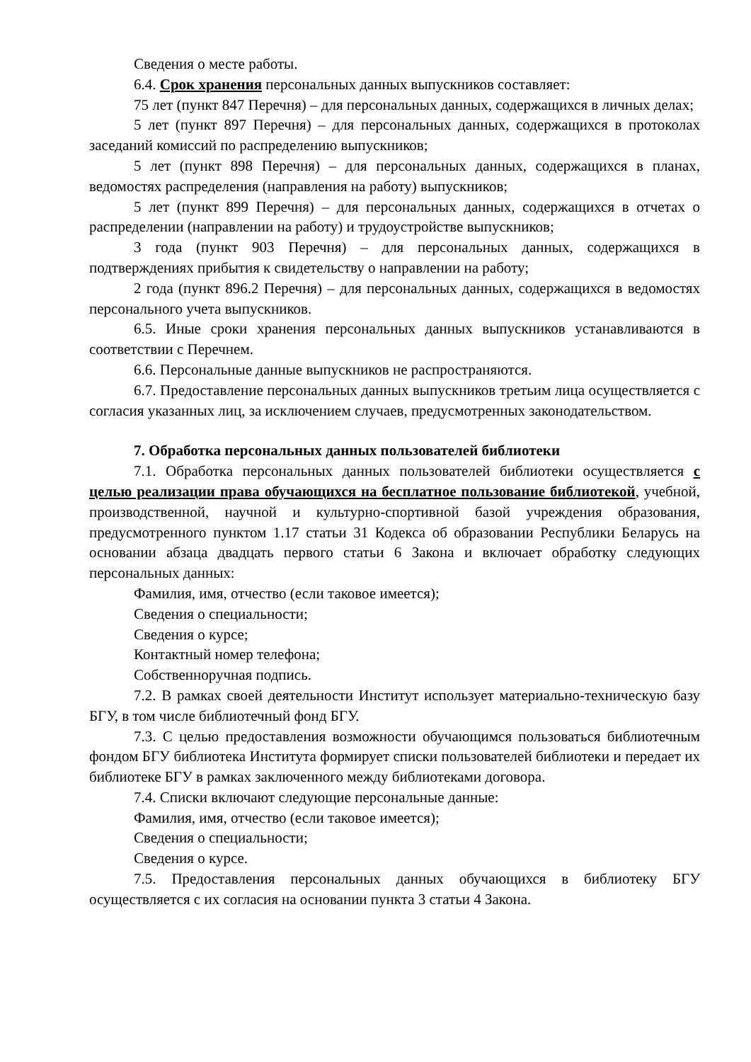Сведения о месте работы.
6.4. Срок хранения персональных данных выпускников составляет:
75 лет (пункт 847 Перечня) – для персональных данных, содержащихся в личных делах;
5 лет (пункт 897 Перечня) – для персональных данных, содержащихся в протоколах заседаний комиссий по распределению выпускников;
5 лет (пункт 898 Перечня) – для персональных данных, содержащихся в планах, ведомостях распределения (направления на работу) выпускников;
5 лет (пункт 899 Перечня) – для персональных данных, содержащихся в отчетах о распределении (направлении на работу) и трудоустройстве выпускников;
3 года (пункт 903 Перечня) – для персональных данных, содержащихся в подтверждениях прибытия к свидетельству о направлении на работу;
2 года (пункт 896.2 Перечня) – для персональных данных, содержащихся в ведомостях персонального учета выпускников.
6.5. Иные сроки хранения персональных данных выпускников устанавливаются в соответствии с Перечнем.
6.6. Персональные данные выпускников не распространяются.
6.7. Предоставление персональных данных выпускников третьим лица осуществляется с согласия указанных лиц, за исключением случаев, предусмотренных законодательством.
7. Обработка персональных данных пользователей библиотеки
7.1. Обработка персональных данных пользователей библиотеки осуществляется с целью реализации права обучающихся на бесплатное пользование библиотекой, учебной, производственной, научной и культурно-спортивной базой учреждения образования, предусмотренного пунктом 1.17 статьи 31 Кодекса об образовании Республики Беларусь на основании абзаца двадцать первого статьи 6 Закона и включает обработку следующих персональных данных:
Фамилия, имя, отчество (если таковое имеется);
Сведения о специальности;
Сведения о курсе;
Контактный номер телефона;
Собственноручная подпись.
7.2. В рамках своей деятельности Институт использует материально-техническую базу БГУ, в том числе библиотечный фонд БГУ.
7.3. С целью предоставления возможности обучающимся пользоваться библиотечным фондом БГУ библиотека Института формирует списки пользователей библиотеки и передает их библиотеке БГУ в рамках заключенного между библиотеками договора.
7.4. Списки включают следующие персональные данные:
Фамилия, имя, отчество (если таковое имеется);
Сведения о специальности;
Сведения о курсе.
7.5. Предоставления персональных данных обучающихся в библиотеку БГУ осуществляется с их согласия на основании пункта 3 статьи 4 Закона.